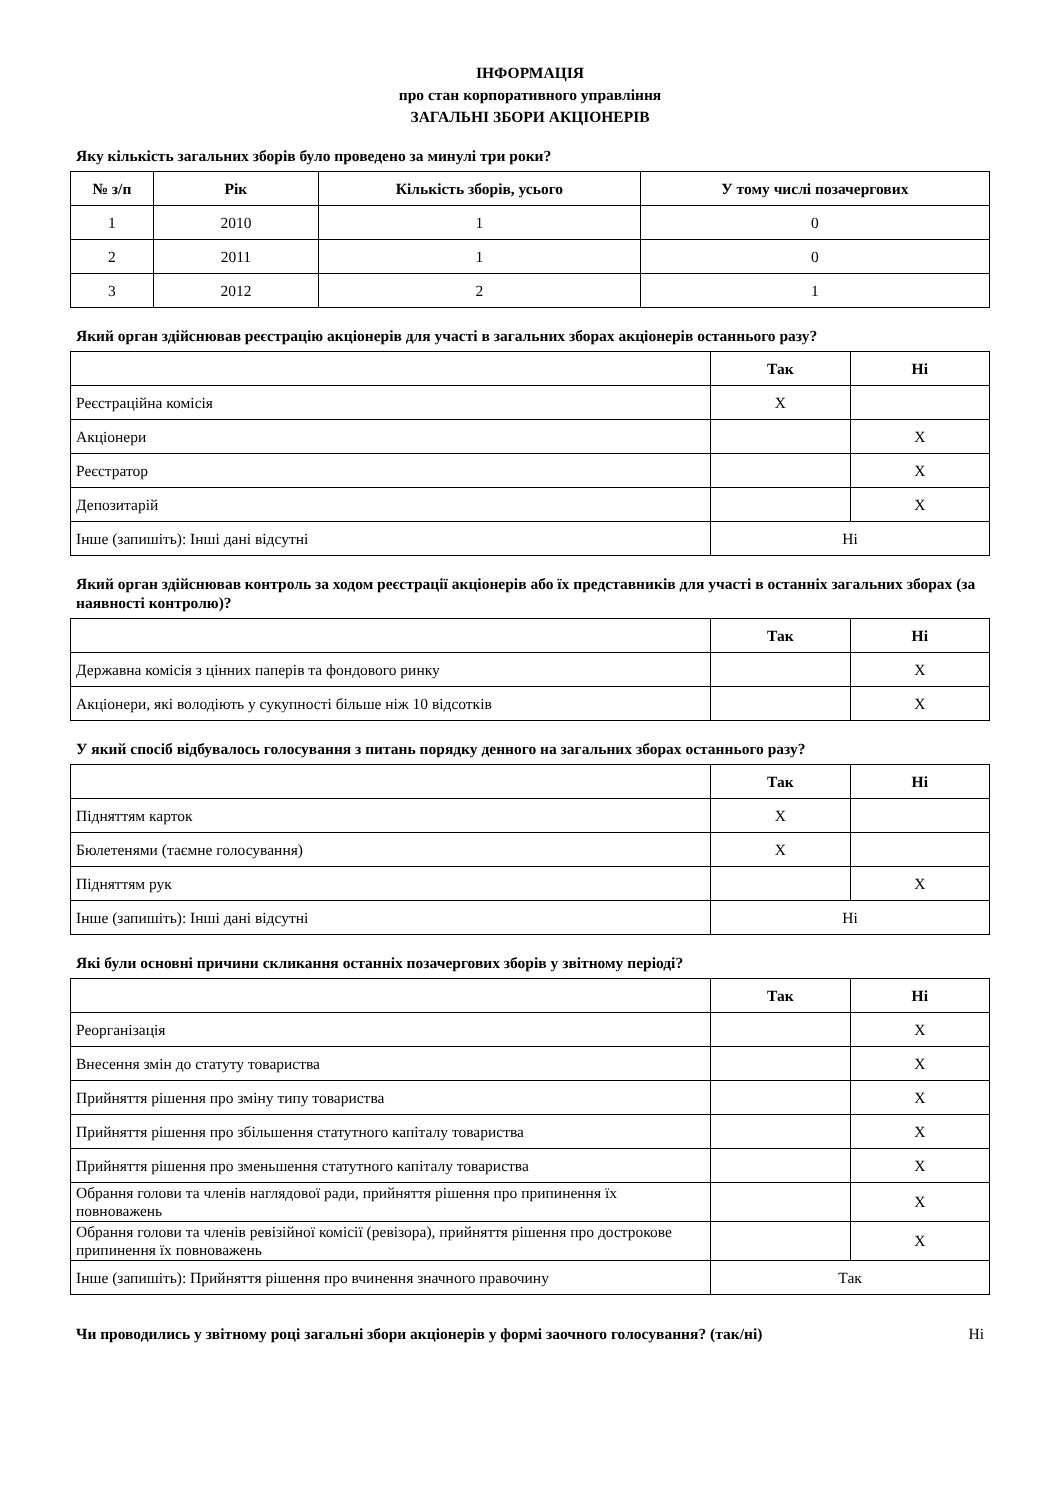ІНФОРМАЦІЯ
про стан корпоративного управління
ЗАГАЛЬНІ ЗБОРИ АКЦІОНЕРІВ
Яку кількість загальних зборів було проведено за минулі три роки?
| № з/п | Рік | Кількість зборів, усього | У тому числі позачергових |
| --- | --- | --- | --- |
| 1 | 2010 | 1 | 0 |
| 2 | 2011 | 1 | 0 |
| 3 | 2012 | 2 | 1 |
Який орган здійснював реєстрацію акціонерів для участі в загальних зборах акціонерів останнього разу?
| | Так | Ні |
| --- | --- | --- |
| Реєстраційна комісія | X | |
| Акціонери | | X |
| Реєстратор | | X |
| Депозитарій | | X |
| Інше (запишіть): Інші дані відсутні | Ні | |
Який орган здійснював контроль за ходом реєстрації акціонерів або їх представників для участі в останніх загальних зборах (за наявності контролю)?
| | Так | Ні |
| --- | --- | --- |
| Державна комісія з цінних паперів та фондового ринку | | X |
| Акціонери, які володіють у сукупності більше ніж 10 відсотків | | X |
У який спосіб відбувалось голосування з питань порядку денного на загальних зборах останнього разу?
| | Так | Ні |
| --- | --- | --- |
| Підняттям карток | X | |
| Бюлетенями (таємне голосування) | X | |
| Підняттям рук | | X |
| Інше (запишіть): Інші дані відсутні | Ні | |
Які були основні причини скликання останніх позачергових зборів у звітному періоді?
| | Так | Ні |
| --- | --- | --- |
| Реорганізація | | X |
| Внесення змін до статуту товариства | | X |
| Прийняття рішення про зміну типу товариства | | X |
| Прийняття рішення про збільшення статутного капіталу товариства | | X |
| Прийняття рішення про зменьшення статутного капіталу товариства | | X |
| Обрання голови та членів наглядової ради, прийняття рішення про припинення їх повноважень | | X |
| Обрання голови та членів ревізійної комісії (ревізора), прийняття рішення про дострокове припинення їх повноважень | | X |
| Інше (запишіть): Прийняття рішення про вчинення значного правочину | Так | |
Чи проводились у звітному році загальні збори акціонерів у формі заочного голосування? (так/ні) Ні